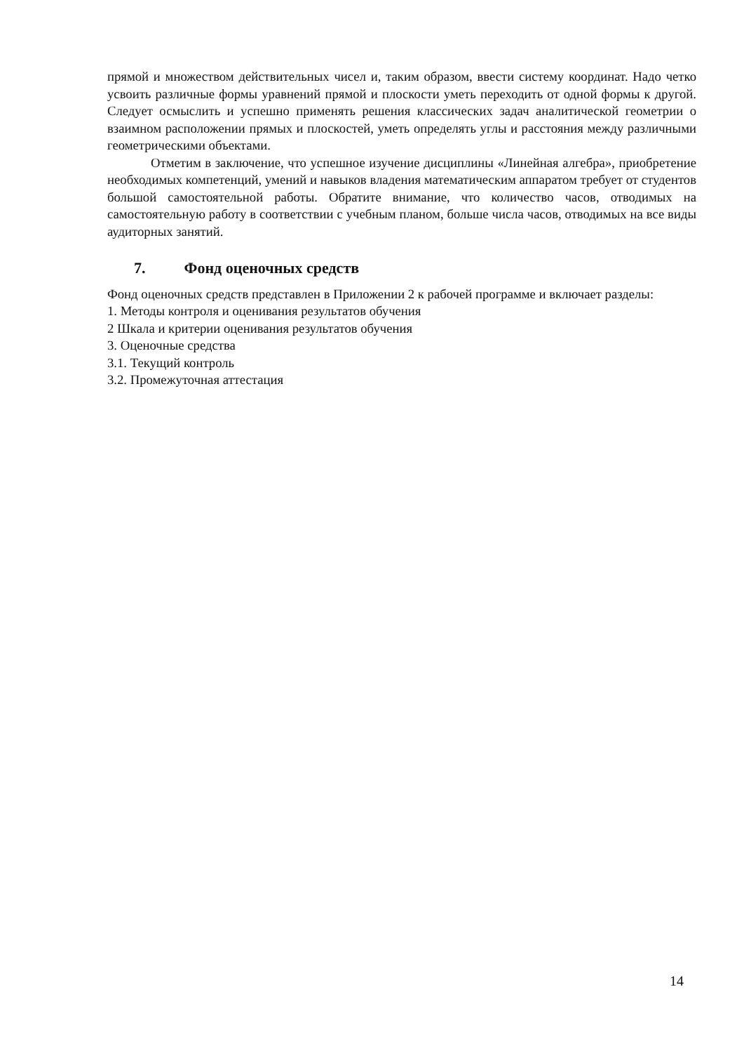прямой и множеством действительных чисел и, таким образом, ввести систему координат. Надо четко усвоить различные формы уравнений прямой и плоскости уметь переходить от одной формы к другой. Следует осмыслить и успешно применять решения классических задач аналитической геометрии о взаимном расположении прямых и плоскостей, уметь определять углы и расстояния между различными геометрическими объектами.
Отметим в заключение, что успешное изучение дисциплины «Линейная алгебра», приобретение необходимых компетенций, умений и навыков владения математическим аппаратом требует от студентов большой самостоятельной работы. Обратите внимание, что количество часов, отводимых на самостоятельную работу в соответствии с учебным планом, больше числа часов, отводимых на все виды аудиторных занятий.
7. Фонд оценочных средств
Фонд оценочных средств представлен в Приложении 2 к рабочей программе и включает разделы:
1. Методы контроля и оценивания результатов обучения
2 Шкала и критерии оценивания результатов обучения
3. Оценочные средства
3.1. Текущий контроль
3.2. Промежуточная аттестация
14